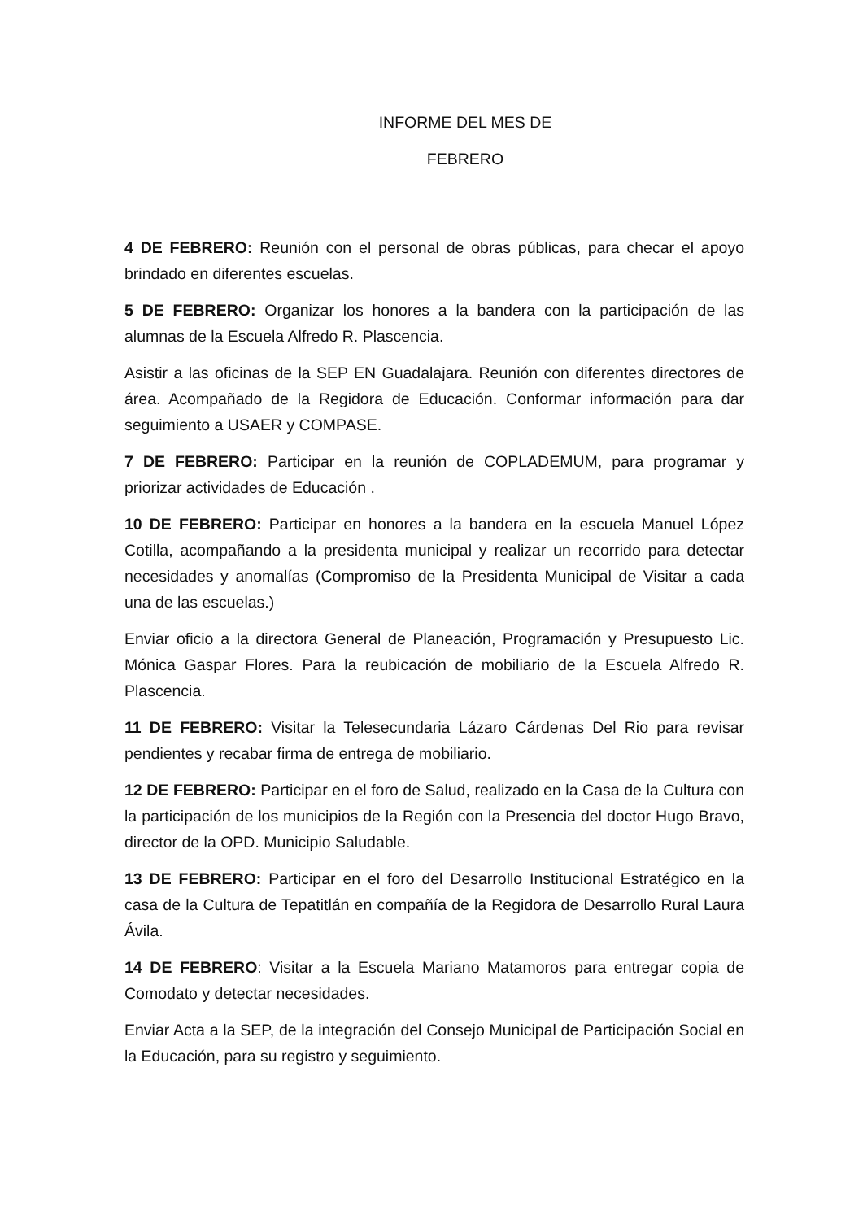INFORME DEL MES DE
FEBRERO
4 DE FEBRERO: Reunión con el personal de obras públicas, para checar el apoyo brindado en diferentes escuelas.
5 DE FEBRERO: Organizar los honores a la bandera con la participación de las alumnas de la Escuela Alfredo R. Plascencia.
Asistir a las oficinas de la SEP EN Guadalajara. Reunión con diferentes directores de área. Acompañado de la Regidora de Educación. Conformar información para dar seguimiento a USAER y COMPASE.
7 DE FEBRERO: Participar en la reunión de COPLADEMUM, para programar y priorizar actividades de Educación .
10 DE FEBRERO: Participar en honores a la bandera en la escuela Manuel López Cotilla, acompañando a la presidenta municipal y realizar un recorrido para detectar necesidades y anomalías (Compromiso de la Presidenta Municipal de Visitar a cada una de las escuelas.)
Enviar oficio a la directora General de Planeación, Programación y Presupuesto Lic. Mónica Gaspar Flores. Para la reubicación de mobiliario de la Escuela Alfredo R. Plascencia.
11 DE FEBRERO: Visitar la Telesecundaria Lázaro Cárdenas Del Rio para revisar pendientes y recabar firma de entrega de mobiliario.
12 DE FEBRERO: Participar en el foro de Salud, realizado en la Casa de la Cultura con la participación de los municipios de la Región con la Presencia del doctor Hugo Bravo, director de la OPD. Municipio Saludable.
13 DE FEBRERO: Participar en el foro del Desarrollo Institucional Estratégico en la casa de la Cultura de Tepatitlán en compañía de la Regidora de Desarrollo Rural Laura Ávila.
14 DE FEBRERO: Visitar a la Escuela Mariano Matamoros para entregar copia de Comodato y detectar necesidades.
Enviar Acta a la SEP, de la integración del Consejo Municipal de Participación Social en la Educación, para su registro y seguimiento.